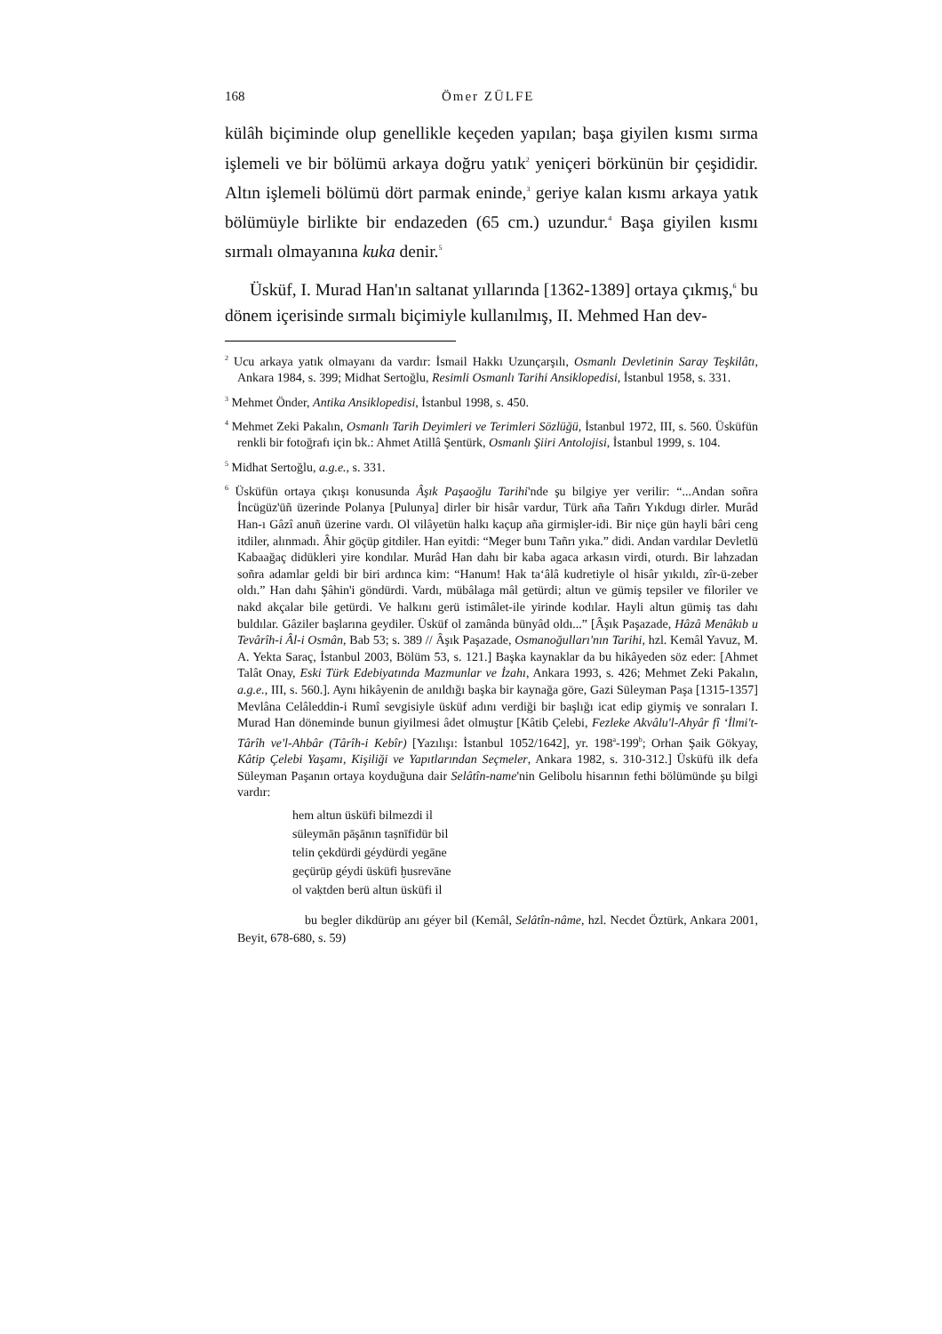168 Ömer ZÜLFE
külâh biçiminde olup genellikle keçeden yapılan; başa giyilen kısmı sırma işlemeli ve bir bölümü arkaya doğru yatık<sup>2</sup> yeniçeri börkünün bir çeşididir. Altın işlemeli bölümü dört parmak eninde,<sup>3</sup> geriye kalan kısmı arkaya yatık bölümüyle birlikte bir endazeden (65 cm.) uzundur.<sup>4</sup> Başa giyilen kısmı sırmalı olmayanına kuka denir.<sup>5</sup>
Üsküf, I. Murad Han'ın saltanat yıllarında [1362-1389] ortaya çıkmış,<sup>6</sup> bu dönem içerisinde sırmalı biçimiyle kullanılmış, II. Mehmed Han dev-
<sup>2</sup> Ucu arkaya yatık olmayanı da vardır: İsmail Hakkı Uzunçarşılı, Osmanlı Devletinin Saray Teşkilâtı, Ankara 1984, s. 399; Midhat Sertoğlu, Resimli Osmanlı Tarihi Ansiklopedisi, İstanbul 1958, s. 331.
<sup>3</sup> Mehmet Önder, Antika Ansiklopedisi, İstanbul 1998, s. 450.
<sup>4</sup> Mehmet Zeki Pakalın, Osmanlı Tarih Deyimleri ve Terimleri Sözlüğü, İstanbul 1972, III, s. 560. Üsküfün renkli bir fotoğrafı için bk.: Ahmet Atillâ Şentürk, Osmanlı Şiiri Antolojisi, İstanbul 1999, s. 104.
<sup>5</sup> Midhat Sertoğlu, a.g.e., s. 331.
<sup>6</sup> Üsküfün ortaya çıkışı konusunda Âşık Paşaoğlu Tarihi'nde şu bilgiye yer verilir: “...Andan soñra İncügüz'üñ üzerinde Polanya [Pulunya] dirler bir hisâr vardur, Türk aña Tañrı Yıkdugı dirler. Murâd Han-ı Gâzî anuñ üzerine vardı. Ol vilâyetün halkı kaçup aña girmişler-idi. Bir niçe gün hayli bâri ceng itdiler, alınmadı. Âhir göçüp gitdiler. Han eyitdi: “Meger bunı Tañrı yıka.” didi. Andan vardılar Devletlü Kabaağaç didükleri yire kondılar. Murâd Han dahı bir kaba agaca arkasın virdi, oturdı. Bir lahzadan soñra adamlar geldi bir biri ardınca kim: “Hanum! Hak ta‘âlâ kudretiyle ol hisâr yıkıldı, zîr-ü-zeber oldı.” Han dahı Şâhin'i göndürdi. Vardı, mübâlaga mâl getürdi; altun ve gümiş tepsiler ve filoriler ve nakd akçalar bile getürdi. Ve halkını gerü istimâlet-ile yirinde kodılar. Hayli altun gümiş tas dahı buldılar. Gâziler başlarına geydiler. Üsküf ol zamânda bünyâd oldı...” [Âşık Paşazade, Hâzâ Menâkıb u Tevârîh-i Âl-i Osmân, Bab 53; s. 389 // Âşık Paşazade, Osmanoğulları'nın Tarihi, hzl. Kemâl Yavuz, M. A. Yekta Saraç, İstanbul 2003, Bölüm 53, s. 121.] Başka kaynaklar da bu hikâyeden söz eder: [Ahmet Talât Onay, Eski Türk Edebiyatında Mazmunlar ve İzahı, Ankara 1993, s. 426; Mehmet Zeki Pakalın, a.g.e., III, s. 560.]. Aynı hikâyenin de anıldığı başka bir kaynağa göre, Gazi Süleyman Paşa [1315-1357] Mevlâna Celâleddin-i Rumî sevgisiyle üsküf adını verdiği bir başlığı icat edip giymiş ve sonraları I. Murad Han döneminde bunun giyilmesi âdet olmuştur [Kâtib Çelebi, Fezleke Akvâlu'l-Ahyâr fî ‘İlmi't-Târîh ve'l-Ahbâr (Târîh-i Kebîr) [Yazılışı: İstanbul 1052/1642], yr. 198<sup>a</sup>-199<sup>b</sup>; Orhan Şaik Gökyay, Kâtip Çelebi Yaşamı, Kişiliği ve Yapıtlarından Seçmeler, Ankara 1982, s. 310-312.] Üsküfü ilk defa Süleyman Paşanın ortaya koyduğuna dair Selâtîn-name'nin Gelibolu hisarının fethi bölümünde şu bilgi vardır:
hem altun üsküfi bilmezdi il
süleymān pāşānın taṣnīfidür bil
telin çekdürdi géydürdi yegāne
geçürüp géydi üsküfi ḫusrevāne
ol vaḳtden berü altun üsküfi il
bu begler dikdürüp anı géyer bil (Kemâl, Selâtîn-nâme, hzl. Necdet Öztürk, Ankara 2001, Beyit, 678-680, s. 59)